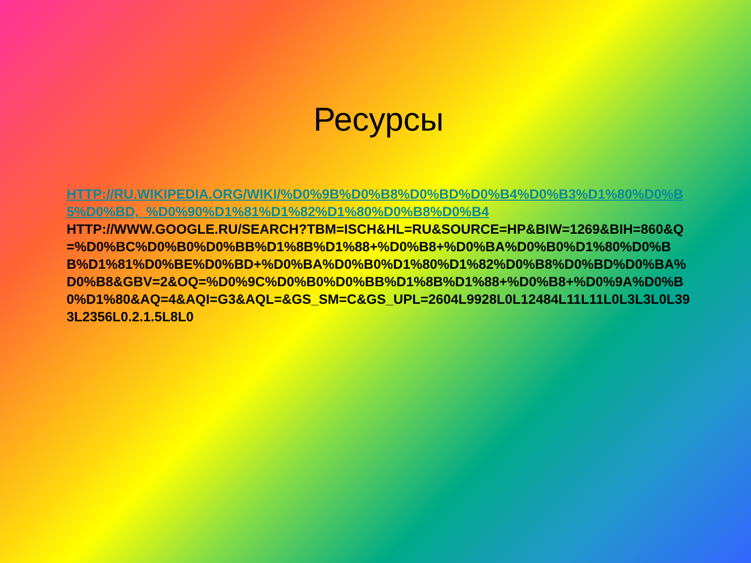Ресурсы
HTTP://RU.WIKIPEDIA.ORG/WIKI/%D0%9B%D0%B8%D0%BD%D0%B4%D0%B3%D1%80%D0%B5%D0%BD,_%D0%90%D1%81%D1%82%D1%80%D0%B8%D0%B4
HTTP://WWW.GOOGLE.RU/SEARCH?TBM=ISCH&HL=RU&SOURCE=HP&BIW=1269&BIH=860&Q=%D0%BC%D0%B0%D0%BB%D1%8B%D1%88+%D0%B8+%D0%BA%D0%B0%D1%80%D0%BB%D1%81%D0%BE%D0%BD+%D0%BA%D0%B0%D1%80%D1%82%D0%B8%D0%BD%D0%BA%D0%B8&GBV=2&OQ=%D0%9C%D0%B0%D0%BB%D1%8B%D1%88+%D0%B8+%D0%9A%D0%B0%D1%80&AQ=4&AQI=G3&AQL=&GS_SM=C&GS_UPL=2604L9928L0L12484L11L11L0L3L3L0L393L2356L0.2.1.5L8L0